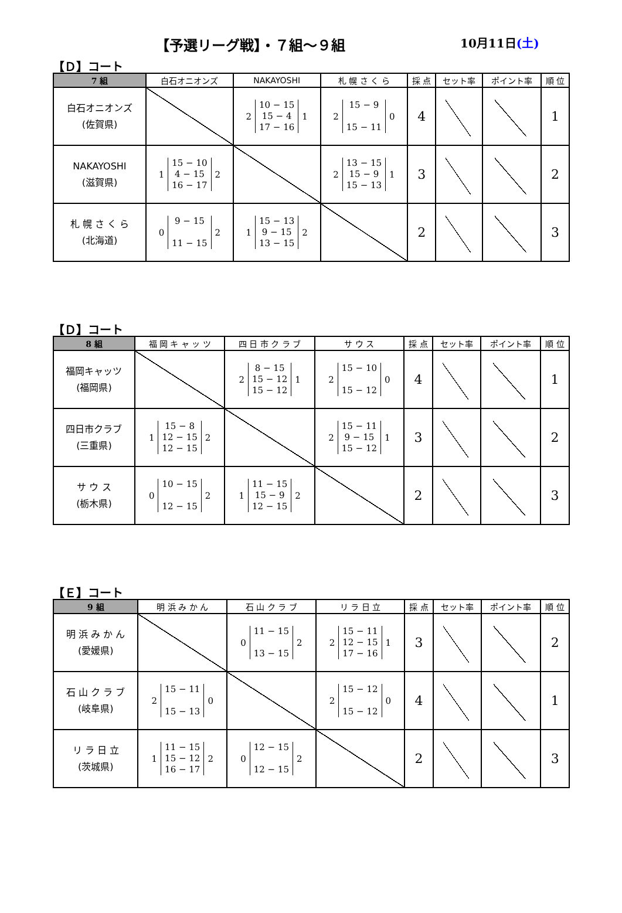【予選リーグ戦】・７組～９組 10月11日(土)
【Ｄ】コート
| 7 組 | 白石オニオンズ | NAKAYOSHI | 札 幌 さ く ら | 採 点 | セット率 | ポイント率 | 順 位 |
| --- | --- | --- | --- | --- | --- | --- | --- |
| 白石オニオンズ (佐賀県) | | 2 10 − 15 15 − 4 17 − 16 1 | 2 15 − 9 15 − 11 0 | 4 | | | 1 |
| NAKAYOSHI (滋賀県) | 1 15 − 10 4 − 15 16 − 17 2 | | 2 13 − 15 15 − 9 15 − 13 1 | 3 | | | 2 |
| 札 幌 さ く ら (北海道) | 0 9 − 15 11 − 15 2 | 1 15 − 13 9 − 15 13 − 15 2 | | 2 | | | 3 |
【Ｄ】コート
| 8 組 | 福 岡 キ ャ ッ ツ | 四 日 市 ク ラ ブ | サ ウ ス | 採 点 | セット率 | ポイント率 | 順 位 |
| --- | --- | --- | --- | --- | --- | --- | --- |
| 福岡キャッツ (福岡県) | | 2 8 − 15 15 − 12 15 − 12 1 | 2 15 − 10 15 − 12 0 | 4 | | | 1 |
| 四日市クラブ (三重県) | 1 15 − 8 12 − 15 12 − 15 2 | | 2 15 − 11 9 − 15 15 − 12 1 | 3 | | | 2 |
| サ ウ ス (栃木県) | 0 10 − 15 12 − 15 2 | 1 11 − 15 15 − 9 12 − 15 2 | | 2 | | | 3 |
【Ｅ】コート
| 9 組 | 明 浜 み か ん | 石 山 ク ラ ブ | リ ラ 日 立 | 採 点 | セット率 | ポイント率 | 順 位 |
| --- | --- | --- | --- | --- | --- | --- | --- |
| 明 浜 み か ん (愛媛県) | | 0 11 − 15 13 − 15 2 | 2 15 − 11 12 − 15 17 − 16 1 | 3 | | | 2 |
| 石 山 ク ラ ブ (岐阜県) | 2 15 − 11 15 − 13 0 | | 2 15 − 12 15 − 12 0 | 4 | | | 1 |
| リ ラ 日 立 (茨城県) | 1 11 − 15 15 − 12 16 − 17 2 | 0 12 − 15 12 − 15 2 | | 2 | | | 3 |